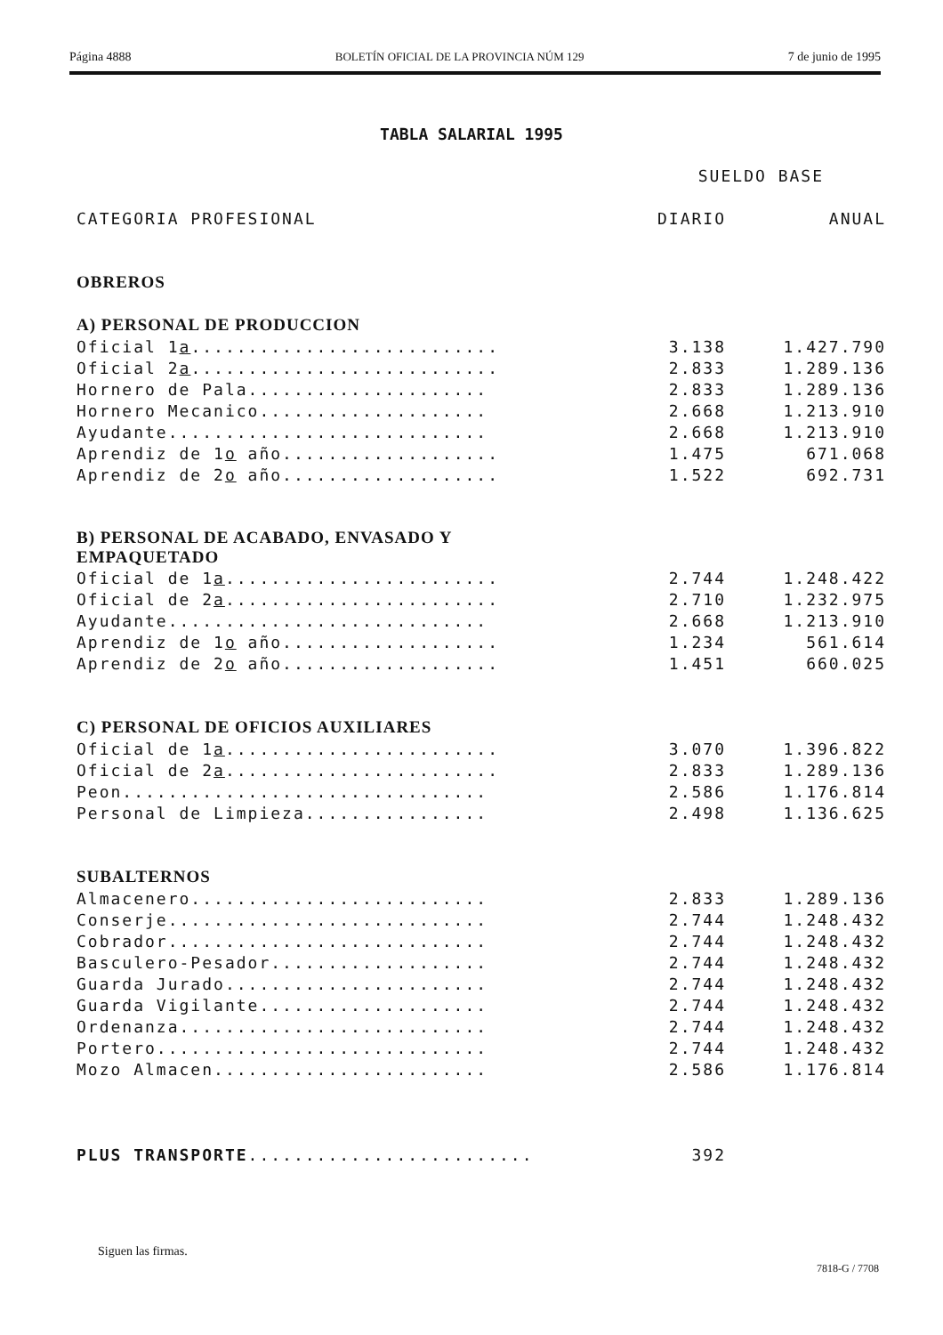Página 4888 BOLETÍN OFICIAL DE LA PROVINCIA NÚM 129 7 de junio de 1995
TABLA SALARIAL 1995
| | SUELDO BASE | |
| --- | --- | --- |
| CATEGORIA PROFESIONAL | DIARIO | ANUAL |
| OBREROS | | |
| A) PERSONAL DE PRODUCCION | | |
| Oficial 1 a ........................... | 3.138 | 1.427.790 |
| Oficial 2 a ........................... | 2.833 | 1.289.136 |
| Hornero de Pala..................... | 2.833 | 1.289.136 |
| Hornero Mecanico.................... | 2.668 | 1.213.910 |
| Ayudante............................ | 2.668 | 1.213.910 |
| Aprendiz de 1 o año................... | 1.475 | 671.068 |
| Aprendiz de 2 o año................... | 1.522 | 692.731 |
| B) PERSONAL DE ACABADO, ENVASADO Y EMPAQUETADO | | |
| Oficial de 1 a ........................ | 2.744 | 1.248.422 |
| Oficial de 2 a ........................ | 2.710 | 1.232.975 |
| Ayudante............................ | 2.668 | 1.213.910 |
| Aprendiz de 1 o año................... | 1.234 | 561.614 |
| Aprendiz de 2 o año................... | 1.451 | 660.025 |
| C) PERSONAL DE OFICIOS AUXILIARES | | |
| Oficial de 1 a ........................ | 3.070 | 1.396.822 |
| Oficial de 2 a ........................ | 2.833 | 1.289.136 |
| Peon................................ | 2.586 | 1.176.814 |
| Personal de Limpieza................ | 2.498 | 1.136.625 |
| SUBALTERNOS | | |
| Almacenero.......................... | 2.833 | 1.289.136 |
| Conserje............................ | 2.744 | 1.248.432 |
| Cobrador............................ | 2.744 | 1.248.432 |
| Basculero-Pesador................... | 2.744 | 1.248.432 |
| Guarda Jurado....................... | 2.744 | 1.248.432 |
| Guarda Vigilante.................... | 2.744 | 1.248.432 |
| Ordenanza........................... | 2.744 | 1.248.432 |
| Portero............................. | 2.744 | 1.248.432 |
| Mozo Almacen........................ | 2.586 | 1.176.814 |
| PLUS TRANSPORTE ......................... | 392 | |
Siguen las firmas.
7818-G / 7708